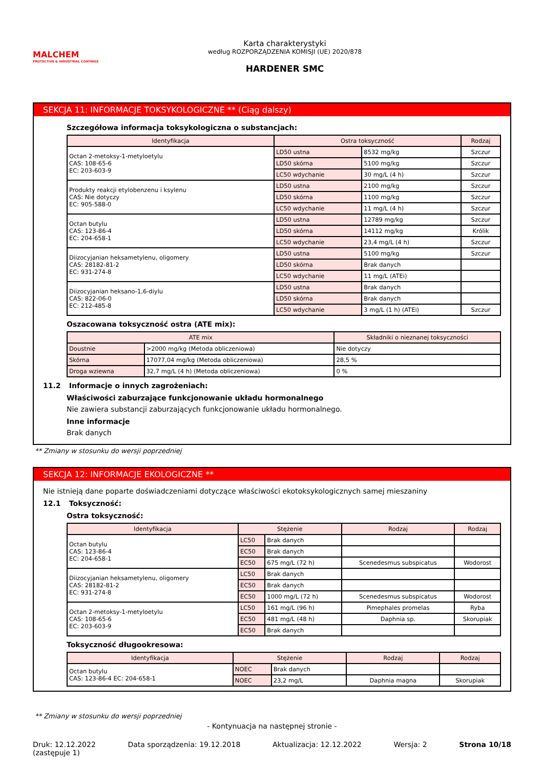MALCHEM
PROTECTIVE & INDUSTRIAL COATINGS
Karta charakterystyki
według ROZPORZĄDZENIA KOMISJI (UE) 2020/878
HARDENER SMC
SEKCJA 11: INFORMACJE TOKSYKOLOGICZNE ** (Ciąg dalszy)
Szczegółowa informacja toksykologiczna o substancjach:
| Identyfikacja | Ostra toksyczność | | Rodzaj |
| --- | --- | --- | --- |
| Octan 2-metoksy-1-metyloetylu CAS: 108-65-6 EC: 203-603-9 | LD50 ustna | 8532 mg/kg | Szczur |
| | LD50 skórna | 5100 mg/kg | Szczur |
| | LC50 wdychanie | 30 mg/L (4 h) | Szczur |
| Produkty reakcji etylobenzenu i ksylenu CAS: Nie dotyczy EC: 905-588-0 | LD50 ustna | 2100 mg/kg | Szczur |
| | LD50 skórna | 1100 mg/kg | Szczur |
| | LC50 wdychanie | 11 mg/L (4 h) | Szczur |
| Octan butylu CAS: 123-86-4 EC: 204-658-1 | LD50 ustna | 12789 mg/kg | Szczur |
| | LD50 skórna | 14112 mg/kg | Królik |
| | LC50 wdychanie | 23,4 mg/L (4 h) | Szczur |
| Diizocyjanian heksametylenu, oligomery CAS: 28182-81-2 EC: 931-274-8 | LD50 ustna | 5100 mg/kg | Szczur |
| | LD50 skórna | Brak danych | |
| | LC50 wdychanie | 11 mg/L (ATEi) | |
| Diizocyjanian heksano-1,6-diylu CAS: 822-06-0 EC: 212-485-8 | LD50 ustna | Brak danych | |
| | LD50 skórna | Brak danych | |
| | LC50 wdychanie | 3 mg/L (1 h) (ATEi) | Szczur |
Oszacowana toksyczność ostra (ATE mix):
| ATE mix | | Składniki o nieznanej toksyczności |
| --- | --- | --- |
| Doustnie | >2000 mg/kg (Metoda obliczeniowa) | Nie dotyczy |
| Skórna | 17077,04 mg/kg (Metoda obliczeniowa) | 28,5 % |
| Droga wziewna | 32,7 mg/L (4 h) (Metoda obliczeniowa) | 0 % |
11.2 Informacje o innych zagrożeniach:
Właściwości zaburzające funkcjonowanie układu hormonalnego
Nie zawiera substancji zaburzających funkcjonowanie układu hormonalnego.
Inne informacje
Brak danych
** Zmiany w stosunku do wersji poprzedniej
SEKCJA 12: INFORMACJE EKOLOGICZNE **
Nie istnieją dane poparte doświadczeniami dotyczące właściwości ekotoksykologicznych samej mieszaniny
12.1 Toksyczność:
Ostra toksyczność:
| Identyfikacja | Stężenie | | Rodzaj | Rodzaj |
| --- | --- | --- | --- | --- |
| Octan butylu CAS: 123-86-4 EC: 204-658-1 | LC50 | Brak danych | | |
| | EC50 | Brak danych | | |
| | EC50 | 675 mg/L (72 h) | Scenedesmus subspicatus | Wodorost |
| Diizocyjanian heksametylenu, oligomery CAS: 28182-81-2 EC: 931-274-8 | LC50 | Brak danych | | |
| | EC50 | Brak danych | | |
| | EC50 | 1000 mg/L (72 h) | Scenedesmus subspicatus | Wodorost |
| Octan 2-metoksy-1-metyloetylu CAS: 108-65-6 EC: 203-603-9 | LC50 | 161 mg/L (96 h) | Pimephales promelas | Ryba |
| | EC50 | 481 mg/L (48 h) | Daphnia sp. | Skorupiak |
| | EC50 | Brak danych | | |
Toksyczność długookresowa:
| Identyfikacja | Stężenie | | Rodzaj | Rodzaj |
| --- | --- | --- | --- | --- |
| Octan butylu CAS: 123-86-4 EC: 204-658-1 | NOEC | Brak danych | | |
| | NOEC | 23,2 mg/L | Daphnia magna | Skorupiak |
** Zmiany w stosunku do wersji poprzedniej
- Kontynuacja na następnej stronie -
Druk: 12.12.2022
(zastępuje 1)
Data sporządzenia: 19.12.2018 Aktualizacja: 12.12.2022 Wersja: 2 Strona 10/18